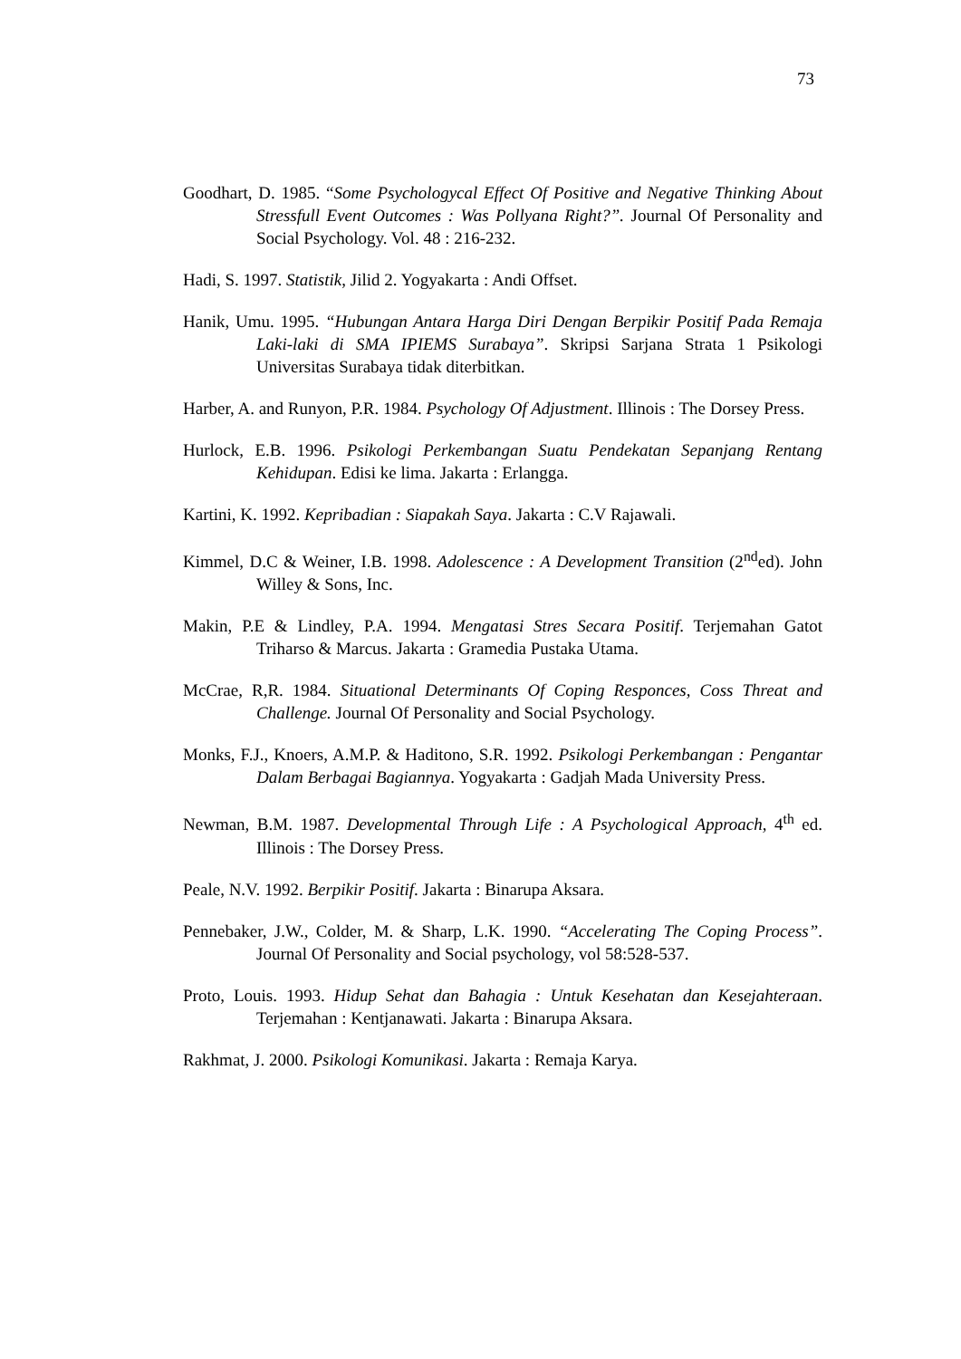73
Goodhart, D. 1985. “Some Psychologycal Effect Of Positive and Negative Thinking About Stressfull Event Outcomes : Was Pollyana Right?”. Journal Of Personality and Social Psychology. Vol. 48 : 216-232.
Hadi, S. 1997. Statistik, Jilid 2. Yogyakarta : Andi Offset.
Hanik, Umu. 1995. “Hubungan Antara Harga Diri Dengan Berpikir Positif Pada Remaja Laki-laki di SMA IPIEMS Surabaya”. Skripsi Sarjana Strata 1 Psikologi Universitas Surabaya tidak diterbitkan.
Harber, A. and Runyon, P.R. 1984. Psychology Of Adjustment. Illinois : The Dorsey Press.
Hurlock, E.B. 1996. Psikologi Perkembangan Suatu Pendekatan Sepanjang Rentang Kehidupan. Edisi ke lima. Jakarta : Erlangga.
Kartini, K. 1992. Kepribadian : Siapakah Saya. Jakarta : C.V Rajawali.
Kimmel, D.C & Weiner, I.B. 1998. Adolescence : A Development Transition (2<sup>nd</sup>ed). John Willey & Sons, Inc.
Makin, P.E & Lindley, P.A. 1994. Mengatasi Stres Secara Positif. Terjemahan Gatot Triharso & Marcus. Jakarta : Gramedia Pustaka Utama.
McCrae, R,R. 1984. Situational Determinants Of Coping Responces, Coss Threat and Challenge. Journal Of Personality and Social Psychology.
Monks, F.J., Knoers, A.M.P. & Haditono, S.R. 1992. Psikologi Perkembangan : Pengantar Dalam Berbagai Bagiannya. Yogyakarta : Gadjah Mada University Press.
Newman, B.M. 1987. Developmental Through Life : A Psychological Approach, 4<sup>th</sup> ed. Illinois : The Dorsey Press.
Peale, N.V. 1992. Berpikir Positif. Jakarta : Binarupa Aksara.
Pennebaker, J.W., Colder, M. & Sharp, L.K. 1990. “Accelerating The Coping Process”. Journal Of Personality and Social psychology, vol 58:528-537.
Proto, Louis. 1993. Hidup Sehat dan Bahagia : Untuk Kesehatan dan Kesejahteraan. Terjemahan : Kentjanawati. Jakarta : Binarupa Aksara.
Rakhmat, J. 2000. Psikologi Komunikasi. Jakarta : Remaja Karya.